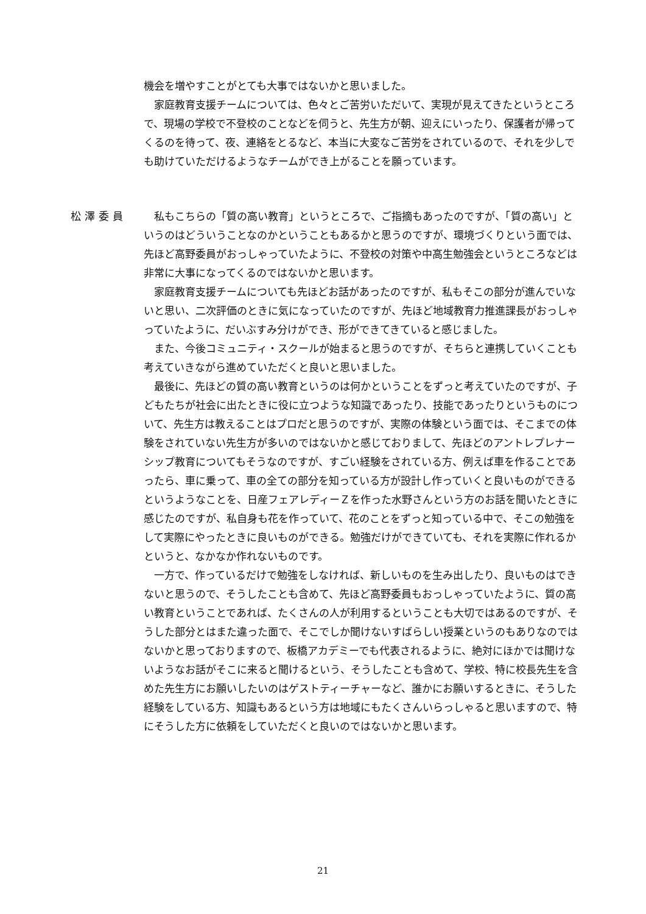機会を増やすことがとても大事ではないかと思いました。
家庭教育支援チームについては、色々とご苦労いただいて、実現が見えてきたというところで、現場の学校で不登校のことなどを伺うと、先生方が朝、迎えにいったり、保護者が帰ってくるのを待って、夜、連絡をとるなど、本当に大変なご苦労をされているので、それを少しでも助けていただけるようなチームができ上がることを願っています。
松澤委員
私もこちらの「質の高い教育」というところで、ご指摘もあったのですが、「質の高い」というのはどういうことなのかということもあるかと思うのですが、環境づくりという面では、先ほど高野委員がおっしゃっていたように、不登校の対策や中高生勉強会というところなどは非常に大事になってくるのではないかと思います。
家庭教育支援チームについても先ほどお話があったのですが、私もそこの部分が進んでいないと思い、二次評価のときに気になっていたのですが、先ほど地域教育力推進課長がおっしゃっていたように、だいぶすみ分けができ、形ができてきていると感じました。
また、今後コミュニティ・スクールが始まると思うのですが、そちらと連携していくことも考えていきながら進めていただくと良いと思いました。
最後に、先ほどの質の高い教育というのは何かということをずっと考えていたのですが、子どもたちが社会に出たときに役に立つような知識であったり、技能であったりというものについて、先生方は教えることはプロだと思うのですが、実際の体験という面では、そこまでの体験をされていない先生方が多いのではないかと感じておりまして、先ほどのアントレプレナーシップ教育についてもそうなのですが、すごい経験をされている方、例えば車を作ることであったら、車に乗って、車の全ての部分を知っている方が設計し作っていくと良いものができるというようなことを、日産フェアレディーＺを作った水野さんという方のお話を聞いたときに感じたのですが、私自身も花を作っていて、花のことをずっと知っている中で、そこの勉強をして実際にやったときに良いものができる。勉強だけができていても、それを実際に作れるかというと、なかなか作れないものです。
一方で、作っているだけで勉強をしなければ、新しいものを生み出したり、良いものはできないと思うので、そうしたことも含めて、先ほど高野委員もおっしゃっていたように、質の高い教育ということであれば、たくさんの人が利用するということも大切ではあるのですが、そうした部分とはまた違った面で、そこでしか聞けないすばらしい授業というのもありなのではないかと思っておりますので、板橋アカデミーでも代表されるように、絶対にほかでは聞けないようなお話がそこに来ると聞けるという、そうしたことも含めて、学校、特に校長先生を含めた先生方にお願いしたいのはゲストティーチャーなど、誰かにお願いするときに、そうした経験をしている方、知識もあるという方は地域にもたくさんいらっしゃると思いますので、特にそうした方に依頼をしていただくと良いのではないかと思います。
21